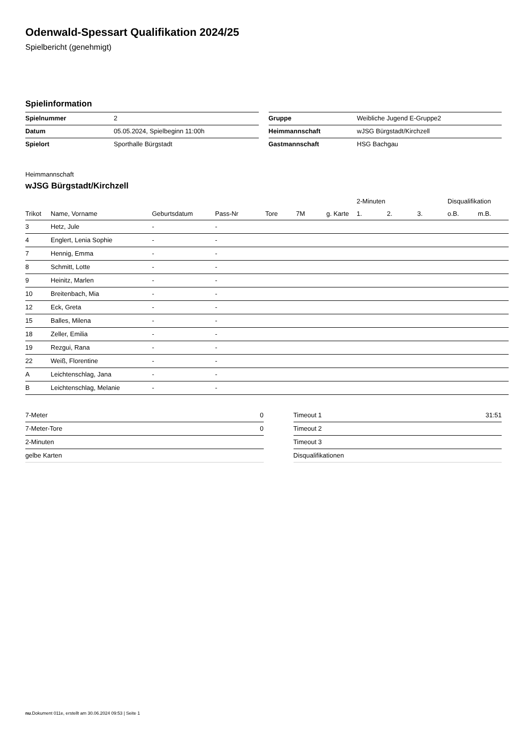Odenwald-Spessart Qualifikation 2024/25
Spielbericht (genehmigt)
Spielinformation
| Spielnummer | 2 |
| Datum | 05.05.2024, Spielbeginn 11:00h |
| Spielort | Sporthalle Bürgstadt |
| Gruppe | Weibliche Jugend E-Gruppe2 |
| Heimmannschaft | wJSG Bürgstadt/Kirchzell |
| Gastmannschaft | HSG Bachgau |
Heimmannschaft
wJSG Bürgstadt/Kirchzell
| | | | | | | | 2-Minuten | | | Disqualifikation | |
| --- | --- | --- | --- | --- | --- | --- | --- | --- | --- | --- | --- |
| Trikot | Name, Vorname | Geburtsdatum | Pass-Nr | Tore | 7M | g. Karte | 1. | 2. | 3. | o.B. | m.B. |
| 3 | Hetz, Jule | - | - | | | | | | | | |
| 4 | Englert, Lenia Sophie | - | - | | | | | | | | |
| 7 | Hennig, Emma | - | - | | | | | | | | |
| 8 | Schmitt, Lotte | - | - | | | | | | | | |
| 9 | Heinitz, Marlen | - | - | | | | | | | | |
| 10 | Breitenbach, Mia | - | - | | | | | | | | |
| 12 | Eck, Greta | - | - | | | | | | | | |
| 15 | Balles, Milena | - | - | | | | | | | | |
| 18 | Zeller, Emilia | - | - | | | | | | | | |
| 19 | Rezgui, Rana | - | - | | | | | | | | |
| 22 | Weiß, Florentine | - | - | | | | | | | | |
| A | Leichtenschlag, Jana | - | - | | | | | | | | |
| B | Leichtenschlag, Melanie | - | - | | | | | | | | |
| 7-Meter | 0 |
| 7-Meter-Tore | 0 |
| 2-Minuten | |
| gelbe Karten | |
| Timeout 1 | 31:51 |
| Timeout 2 | |
| Timeout 3 | |
| Disqualifikationen | |
nu.Dokument 011e, erstellt am 30.06.2024 09:53 | Seite 1